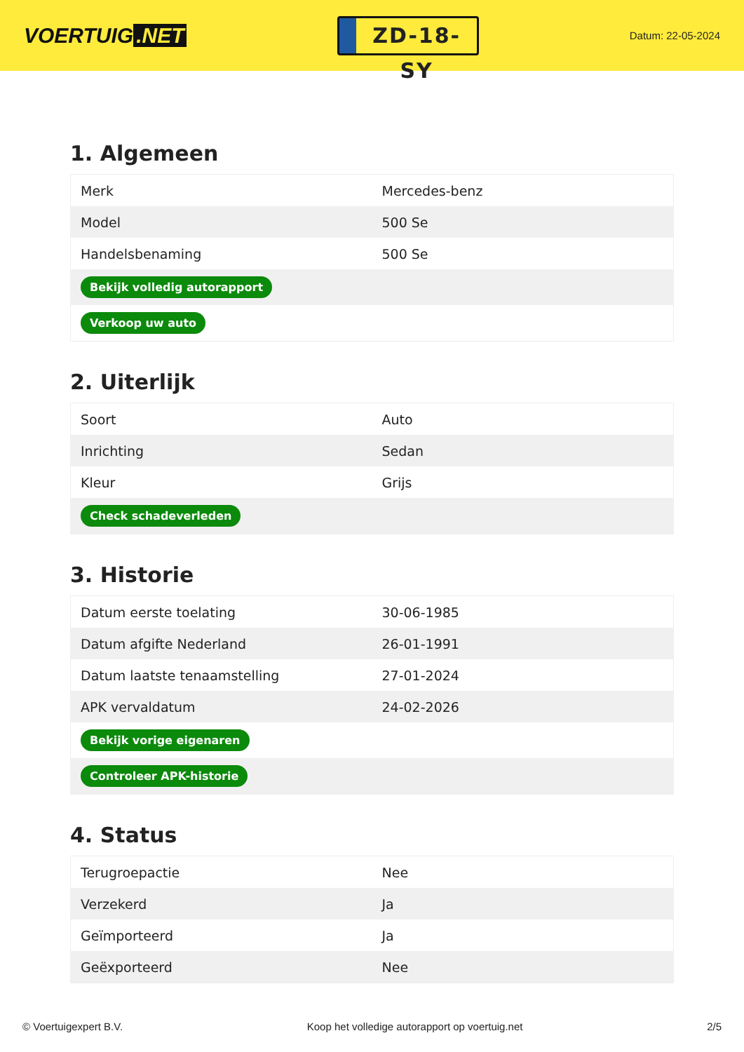VOERTUIG.NET
ZD-18-SY
Datum: 22-05-2024
1. Algemeen
| Merk | Mercedes-benz |
| Model | 500 Se |
| Handelsbenaming | 500 Se |
| Bekijk volledig autorapport | |
| Verkoop uw auto | |
2. Uiterlijk
| Soort | Auto |
| Inrichting | Sedan |
| Kleur | Grijs |
| Check schadeverleden | |
3. Historie
| Datum eerste toelating | 30-06-1985 |
| Datum afgifte Nederland | 26-01-1991 |
| Datum laatste tenaamstelling | 27-01-2024 |
| APK vervaldatum | 24-02-2026 |
| Bekijk vorige eigenaren | |
| Controleer APK-historie | |
4. Status
| Terugroepactie | Nee |
| Verzekerd | Ja |
| Geïmporteerd | Ja |
| Geëxporteerd | Nee |
© Voertuigexpert B.V. Koop het volledige autorapport op voertuig.net 2/5